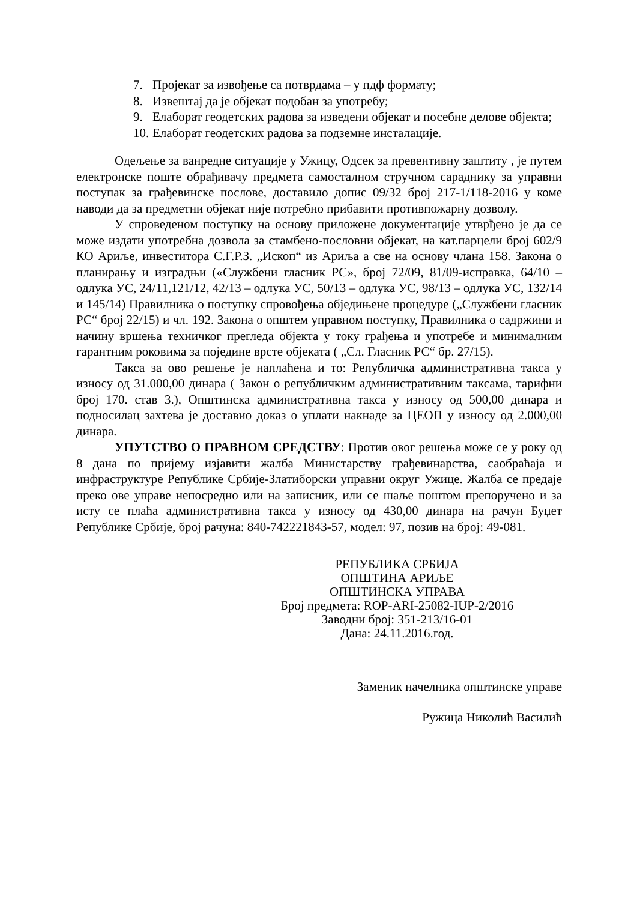7. Пројекат за извођење са потврдама – у пдф формату;
8. Извештај да је објекат подобан за употребу;
9. Елаборат геодетских радова за изведени објекат и посебне делове објекта;
10. Елаборат геодетских радова за подземне инсталације.
Одељење за ванредне ситуације у Ужицу, Одсек за превентивну заштиту , је путем електронске поште обрађивачу предмета самосталном стручном сараднику за управни поступак за грађевинске послове, доставило допис 09/32 број 217-1/118-2016 у коме наводи да за предметни објекат није потребно прибавити противпожарну дозволу.
У спроведеном поступку на основу приложене документације утврђено је да се може издати употребна дозвола за стамбено-пословни објекат, на кат.парцели број 602/9 КО Ариље, инвеститора С.Г.Р.З. „Ископ“ из Ариља а све на основу члана 158. Закона о планирању и изградњи («Службени гласник РС», број 72/09, 81/09-исправка, 64/10 – одлука УС, 24/11,121/12, 42/13 – одлука УС, 50/13 – одлука УС, 98/13 – одлука УС, 132/14 и 145/14) Правилника о поступку спровођења обједињене процедуре („Службени гласник РС“ број 22/15) и чл. 192. Закона о општем управном поступку, Правилника о садржини и начину вршења техничког прегледа објекта у току грађења и употребе и минималним гарантним роковима за поједине врсте објеката ( „Сл. Гласник РС“ бр. 27/15).
Такса за ово решење је наплаћена и то: Републичка административна такса у износу од 31.000,00 динара ( Закон о републичким административним таксама, тарифни број 170. став 3.), Општинска административна такса у износу од 500,00 динара и подносилац захтева је доставио доказ о уплати накнаде за ЦЕОП у износу од 2.000,00 динара.
УПУТСТВО О ПРАВНОМ СРЕДСТВУ: Против овог решења може се у року од 8 дана по пријему изјавити жалба Министарству грађевинарства, саобраћаја и инфраструктуре Републике Србије-Златиборски управни округ Ужице. Жалба се предаје преко ове управе непосредно или на записник, или се шаље поштом препоручено и за исту се плаћа административна такса у износу од 430,00 динара на рачун Буџет Републике Србије, број рачуна: 840-742221843-57, модел: 97, позив на број: 49-081.
РЕПУБЛИКА СРБИЈА
ОПШТИНА АРИЉЕ
ОПШТИНСКА УПРАВА
Број предмета: ROP-ARI-25082-IUP-2/2016
Заводни број: 351-213/16-01
Дана: 24.11.2016.год.
Заменик начелника општинске управе
Ружица Николић Василић